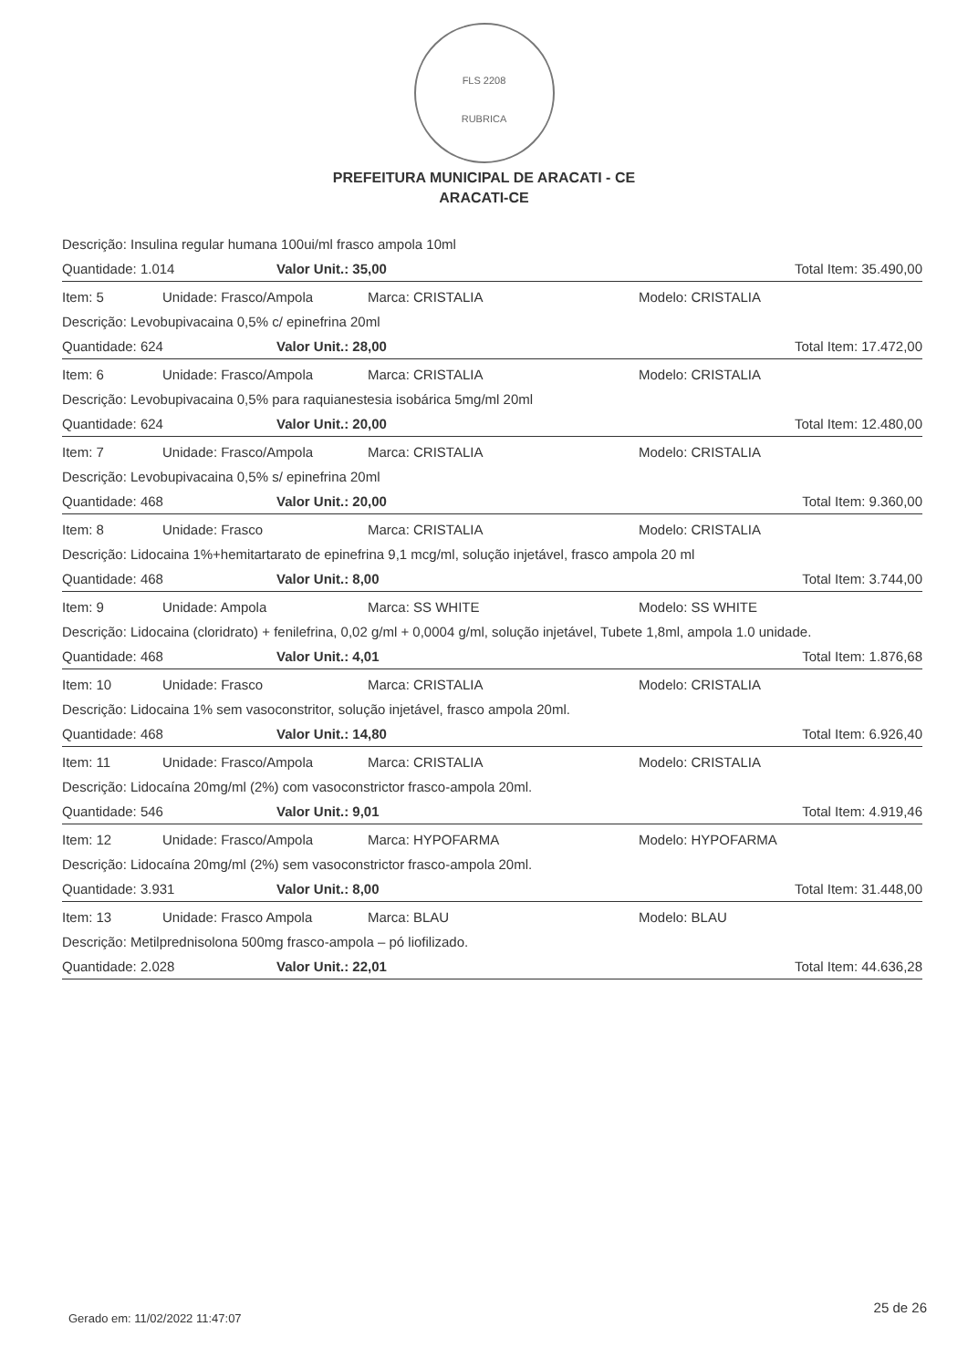FLS 2208
RUBRICA
PREFEITURA MUNICIPAL DE ARACATI - CE
ARACATI-CE
Descrição: Insulina regular humana 100ui/ml frasco ampola 10ml
Quantidade: 1.014 Valor Unit.: 35,00 Total Item: 35.490,00
Item: 5 Unidade: Frasco/Ampola Marca: CRISTALIA Modelo: CRISTALIA
Descrição: Levobupivacaina 0,5% c/ epinefrina 20ml
Quantidade: 624 Valor Unit.: 28,00 Total Item: 17.472,00
Item: 6 Unidade: Frasco/Ampola Marca: CRISTALIA Modelo: CRISTALIA
Descrição: Levobupivacaina 0,5% para raquianestesia isobárica 5mg/ml 20ml
Quantidade: 624 Valor Unit.: 20,00 Total Item: 12.480,00
Item: 7 Unidade: Frasco/Ampola Marca: CRISTALIA Modelo: CRISTALIA
Descrição: Levobupivacaina 0,5% s/ epinefrina 20ml
Quantidade: 468 Valor Unit.: 20,00 Total Item: 9.360,00
Item: 8 Unidade: Frasco Marca: CRISTALIA Modelo: CRISTALIA
Descrição: Lidocaina 1%+hemitartarato de epinefrina 9,1 mcg/ml, solução injetável, frasco ampola 20 ml
Quantidade: 468 Valor Unit.: 8,00 Total Item: 3.744,00
Item: 9 Unidade: Ampola Marca: SS WHITE Modelo: SS WHITE
Descrição: Lidocaina (cloridrato) + fenilefrina, 0,02 g/ml + 0,0004 g/ml, solução injetável, Tubete 1,8ml, ampola 1.0 unidade.
Quantidade: 468 Valor Unit.: 4,01 Total Item: 1.876,68
Item: 10 Unidade: Frasco Marca: CRISTALIA Modelo: CRISTALIA
Descrição: Lidocaina 1% sem vasoconstritor, solução injetável, frasco ampola 20ml.
Quantidade: 468 Valor Unit.: 14,80 Total Item: 6.926,40
Item: 11 Unidade: Frasco/Ampola Marca: CRISTALIA Modelo: CRISTALIA
Descrição: Lidocaína 20mg/ml (2%) com vasoconstrictor frasco-ampola 20ml.
Quantidade: 546 Valor Unit.: 9,01 Total Item: 4.919,46
Item: 12 Unidade: Frasco/Ampola Marca: HYPOFARMA Modelo: HYPOFARMA
Descrição: Lidocaína 20mg/ml (2%) sem vasoconstrictor frasco-ampola 20ml.
Quantidade: 3.931 Valor Unit.: 8,00 Total Item: 31.448,00
Item: 13 Unidade: Frasco Ampola Marca: BLAU Modelo: BLAU
Descrição: Metilprednisolona 500mg frasco-ampola – pó liofilizado.
Quantidade: 2.028 Valor Unit.: 22,01 Total Item: 44.636,28
25 de 26
Gerado em: 11/02/2022 11:47:07